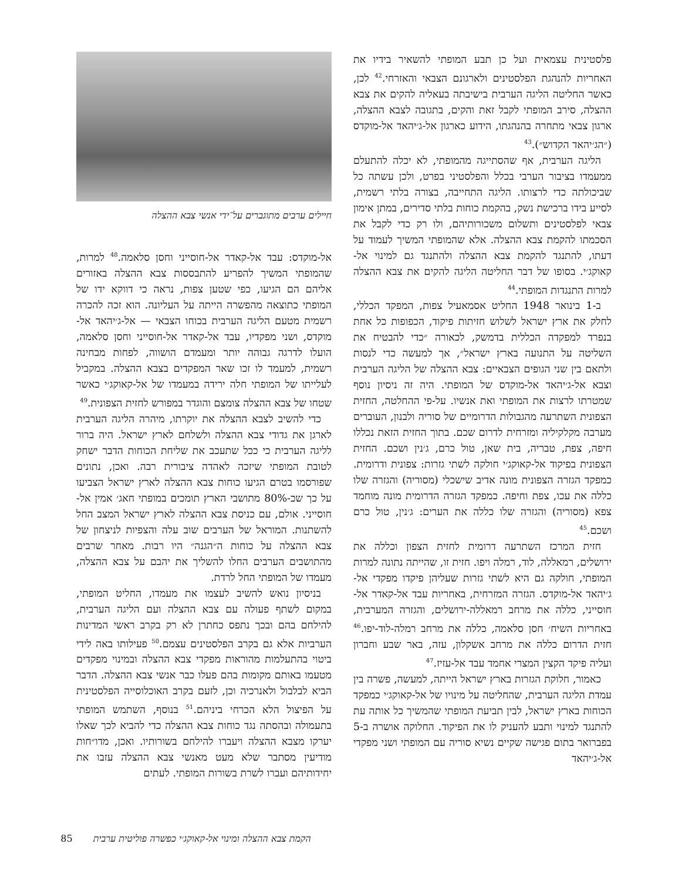פלסטינית עצמאית ועל כן תבע המופתי להשאיר בידיו את האחריות להנהגת הפלסטינים ולארגונם הצבאי והאזרחי.<sup>42</sup> לכן, כאשר החליטה הליגה הערבית בישיבתה בעאליה להקים את צבא ההצלה, סירב המופתי לקבל זאת והקים, בתגובה לצבא ההצלה, ארגון צבאי מתחרה בהנהגתו, הידוע כארגון אל-ג׳יהאד אל-מוקדס (״הג׳יהאד הקדוש״).<sup>43</sup>
הליגה הערבית, אף שהסתייגה מהמופתי, לא יכלה להתעלם ממעמדו בציבור הערבי בכלל והפלסטיני בפרט, ולכן עשתה כל שביכולתה כדי לרצותו. הליגה התחייבה, בצורה בלתי רשמית, לסייע בידו ברכישת נשק, בהקמת כוחות בלתי סדירים, במתן אימון צבאי לפלסטינים ותשלום משכורותיהם, ולו רק כדי לקבל את הסכמתו להקמת צבא ההצלה. אלא שהמופתי המשיך לעמוד על דעתו, להתנגד להקמת צבא ההצלה ולהתנגד גם למינוי אל-קאוקג׳י. בסופו של דבר החליטה הליגה להקים את צבא ההצלה למרות התנגדות המופתי.<sup>44</sup>
ב-1 בינואר 1948 החליט אסמאעיל צפות, המפקד הכללי, לחלק את ארץ ישראל לשלוש חזיתות פיקוד, הכפופות כל אחת בנפרד למפקדה הכללית בדמשק, לכאורה ״כדי להבטיח את השליטה על התנועה בארץ ישראל״, אך למעשה כדי לנסות ולתאם בין שני הגופים הצבאיים: צבא ההצלה של הליגה הערבית וצבא אל-ג׳יהאד אל-מוקדס של המופתי. היה זה ניסיון נוסף שמטרתו לרצות את המופתי ואת אנשיו. על-פי ההחלטה, החזית הצפונית השתרעה מהגבולות הדרומיים של סוריה ולבנון, העוברים מערבה מקלקיליה ומזרחית לדרום שכם. בתוך החזית הזאת נכללו חיפה, צפת, טבריה, בית שאן, טול כרם, ג׳נין ושכם. החזית הצפונית בפיקוד אל-קאוקג׳י חולקה לשתי גזרות: צפונית ודרומית. כמפקד הגזרה הצפונית מונה אדיב שישכלי (מסוריה) והגזרה שלו כללה את עכו, צפת וחיפה. כמפקד הגזרה הדרומית מונה מוחמד צפא (מסוריה) והגזרה שלו כללה את הערים: ג׳נין, טול כרם ושכם.<sup>45</sup>
חזית המרכז השתרעה דרומית לחזית הצפון וכללה את ירושלים, רמאללה, לוד, רמלה ויפו. חזית זו, שהייתה נתונה למרות המופתי, חולקה גם היא לשתי גזרות שעליהן פיקדו מפקדי אל-ג׳יהאד אל-מוקדס. הגזרה המזרחית, באחריות עבד אל-קאדר אל-חוסייני, כללה את מרחב רמאללה-ירושלים, והגזרה המערבית, באחריות השיח׳ חסן סלאמה, כללה את מרחב רמלה-לוד-יפו.<sup>46</sup> חזית הדרום כללה את מרחב אשקלון, עזה, באר שבע וחברון ועליה פיקד הקצין המצרי אחמד עבד אל-עזיז.<sup>47</sup>
כאמור, חלוקת הגזרות בארץ ישראל הייתה, למעשה, פשרה בין עמדת הליגה הערבית, שהחליטה על מינויו של אל-קאוקג׳י כמפקד הכוחות בארץ ישראל, לבין תביעת המופתי שהמשיך כל אותה עת להתנגד למינוי ותבע להעניק לו את הפיקוד. החלוקה אושרה ב-5 בפברואר בתום פגישה שקיים נשיא סוריה עם המופתי ושני מפקדי אל-ג׳יהאד
חיילים ערבים מתוגברים על־ידי אנשי צבא ההצלה
אל-מוקדס: עבד אל-קאדר אל-חוסייני וחסן סלאמה.<sup>48</sup> למרות, שהמופתי המשיך להפריע להתבססות צבא ההצלה באזורים אליהם הם הגיעו, כפי שטען צפות, נראה כי דווקא ידו של המופתי כתוצאה מהפשרה הייתה על העליונה. הוא זכה להכרה רשמית מטעם הליגה הערבית בכוחו הצבאי — אל-ג׳יהאד אל-מוקדס, ושני מפקדיו, עבד אל-קאדר אל-חוסייני וחסן סלאמה, הועלו לדרגה גבוהה יותר ומעמדם הושווה, לפחות מבחינה רשמית, למעמד לו זכו שאר המפקדים בצבא ההצלה. במקביל לעלייתו של המופתי חלה ירידה במעמדו של אל-קאוקג׳י כאשר שטחו של צבא ההצלה צומצם והוגדר במפורש לחזית הצפונית.<sup>49</sup>
כדי להשיב לצבא ההצלה את יוקרתו, מיהרה הליגה הערבית לארגן את גדודי צבא ההצלה ולשלחם לארץ ישראל. היה ברור לליגה הערבית כי ככל שתעכב את שליחת הכוחות הדבר ישחק לטובת המופתי שיזכה לאהדה ציבורית רבה. ואכן, נתונים שפורסמו בטרם הגיעו כוחות צבא ההצלה לארץ ישראל הצביעו על כך שכ-80% מתושבי הארץ תומכים במופתי חאג׳ אמין אל-חוסייני. אולם, עם כניסת צבא ההצלה לארץ ישראל המצב החל להשתנות. המוראל של הערבים שוב עלה והצפיות לניצחון של צבא ההצלה על כוחות ה״הגנה״ היו רבות. מאחר שרבים מהתושבים הערבים החלו להשליך את יהבם על צבא ההצלה, מעמדו של המופתי החל לרדת.
בניסיון נואש להשיב לעצמו את מעמדו, החליט המופתי, במקום לשתף פעולה עם צבא ההצלה ועם הליגה הערבית, להילחם בהם ובכך נתפס כחתרן לא רק בקרב ראשי המדינות הערביות אלא גם בקרב הפלסטינים עצמם.<sup>50</sup> פעילותו באה לידי ביטוי בהתעלמות מהוראות מפקדי צבא ההצלה ובמינוי מפקדים מטעמו באותם מקומות בהם פעלו כבר אנשי צבא ההצלה. הדבר הביא לבלבול ולאנרכיה וכן, לזעם בקרב האוכלוסייה הפלסטינית על הפיצול הלא הכרחי ביניהם.<sup>51</sup> בנוסף, השתמש המופתי בתעמולה ובהסתה נגד כוחות צבא ההצלה כדי להביא לכך שאלו יערקו מצבא ההצלה ויעברו להילחם בשורותיו. ואכן, מדו״חות מודיעין מסתבר שלא מעט מאנשי צבא ההצלה עזבו את יחידותיהם ועברו לשרת בשורות המופתי. לעתים
הקמת צבא ההצלה ומינוי אל-קאוקג׳י כפשרה פוליטית ערבית 85